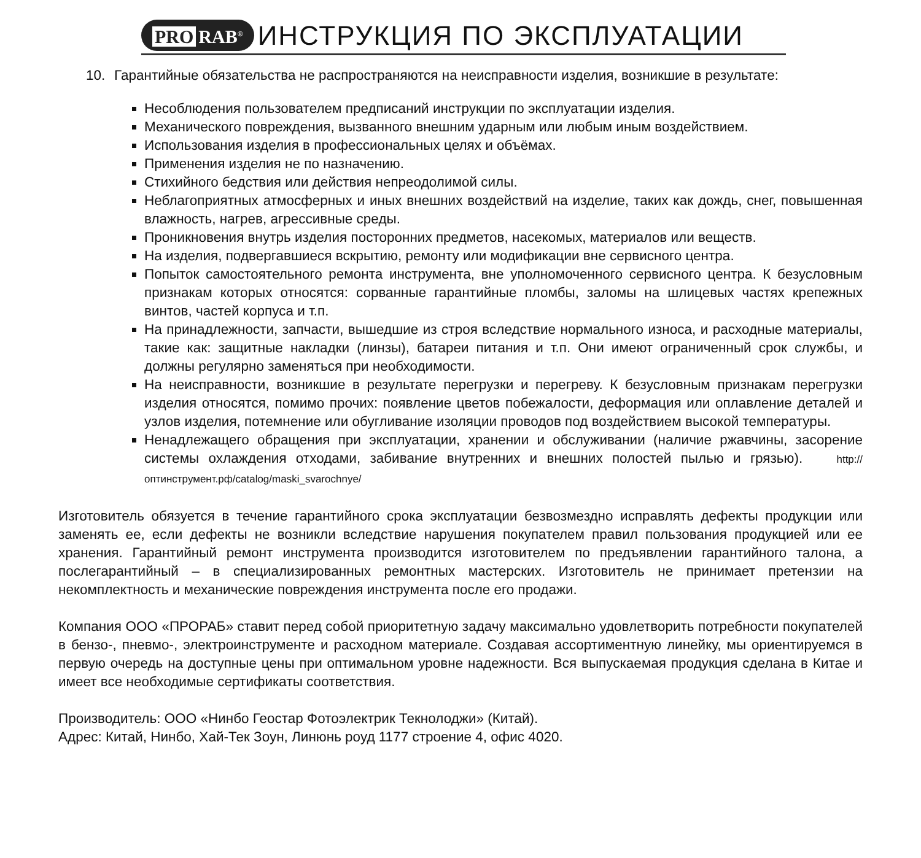PRO RAB<sup>®</sup>
ИНСТРУКЦИЯ ПО ЭКСПЛУАТАЦИИ
10. Гарантийные обязательства не распространяются на неисправности изделия, возникшие в результате:
Несоблюдения пользователем предписаний инструкции по эксплуатации изделия.
Механического повреждения, вызванного внешним ударным или любым иным воздействием.
Использования изделия в профессиональных целях и объёмах.
Применения изделия не по назначению.
Стихийного бедствия или действия непреодолимой силы.
Неблагоприятных атмосферных и иных внешних воздействий на изделие, таких как дождь, снег, повышенная влажность, нагрев, агрессивные среды.
Проникновения внутрь изделия посторонних предметов, насекомых, материалов или веществ.
На изделия, подвергавшиеся вскрытию, ремонту или модификации вне сервисного центра.
Попыток самостоятельного ремонта инструмента, вне уполномоченного сервисного центра. К безусловным признакам которых относятся: сорванные гарантийные пломбы, заломы на шлицевых частях крепежных винтов, частей корпуса и т.п.
На принадлежности, запчасти, вышедшие из строя вследствие нормального износа, и расходные материалы, такие как: защитные накладки (линзы), батареи питания и т.п. Они имеют ограниченный срок службы, и должны регулярно заменяться при необходимости.
На неисправности, возникшие в результате перегрузки и перегреву. К безусловным признакам перегрузки изделия относятся, помимо прочих: появление цветов побежалости, деформация или оплавление деталей и узлов изделия, потемнение или обугливание изоляции проводов под воздействием высокой температуры.
Ненадлежащего обращения при эксплуатации, хранении и обслуживании (наличие ржавчины, засорение системы охлаждения отходами, забивание внутренних и внешних полостей пылью и грязью). http://оптинструмент.рф/catalog/maski_svarochnye/
Изготовитель обязуется в течение гарантийного срока эксплуатации безвозмездно исправлять дефекты продукции или заменять ее, если дефекты не возникли вследствие нарушения покупателем правил пользования продукцией или ее хранения. Гарантийный ремонт инструмента производится изготовителем по предъявлении гарантийного талона, а послегарантийный – в специализированных ремонтных мастерских. Изготовитель не принимает претензии на некомплектность и механические повреждения инструмента после его продажи.
Компания ООО «ПРОРАБ» ставит перед собой приоритетную задачу максимально удовлетворить потребности покупателей в бензо-, пневмо-, электроинструменте и расходном материале. Создавая ассортиментную линейку, мы ориентируемся в первую очередь на доступные цены при оптимальном уровне надежности. Вся выпускаемая продукция сделана в Китае и имеет все необходимые сертификаты соответствия.
Производитель: ООО «Нинбо Геостар Фотоэлектрик Текнолоджи» (Китай).
Адрес: Китай, Нинбо, Хай-Тек Зоун, Линюнь роуд 1177 строение 4, офис 4020.